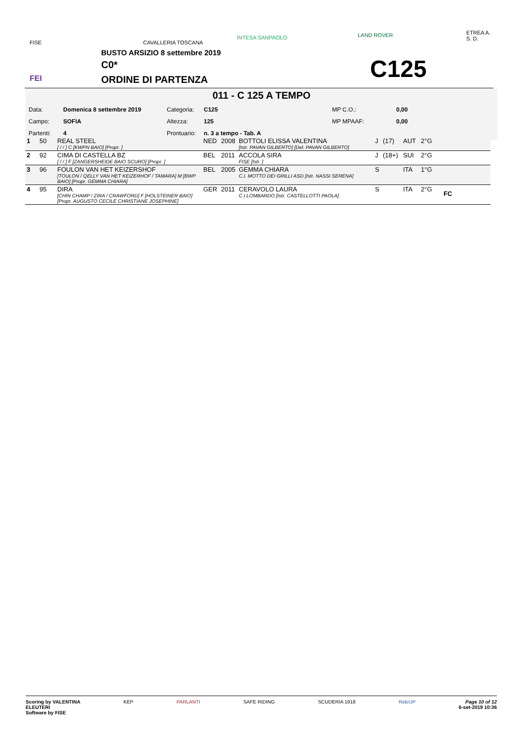FISE CAVALLERIA TOSCANA
INTESA SANPAOLO LAND ROVER ETREA A. S. D.
BUSTO ARSIZIO 8 settembre 2019
C0*
ORDINE DI PARTENZA C125
FEI
011 - C 125 A TEMPO
| Data: | Domenica 8 settembre 2019 | Categoria: | C125 | MP C.O.: | 0,00 |
| Campo: | SOFIA | Altezza: | 125 | MP MPAAF: | 0,00 |
| Partenti: | 4 | Prontuario: | n. 3 a tempo - Tab. A | | |
| 1 | 50 | REAL STEEL [ / / ] C [KWPN BAIO] [Propr. ] | NED | 2008 | BOTTOLI ELISSA VALENTINA [Istr. PAVAN GILBERTO] [Del. PAVAN GILBERTO] | J | (17) | AUT | 2°G | |
| 2 | 92 | CIMA DI CASTELLA BZ [ / / ] F [ZANGERSHEIDE BAIO SCURO] [Propr. ] | BEL | 2011 | ACCOLA SIRA FISE [Istr. ] | J | (18+) | SUI | 2°G | |
| 3 | 96 | FOULON VAN HET KEIZERSHOF [TOULON / QELLY VAN HET KEIZERHOF / TAMARA] M [BWP BAIO] [Propr. GEMMA CHIARA] | BEL | 2005 | GEMMA CHIARA C.I. MOTTO DEI GRILLI ASD [Istr. NASSI SERENA] | S | | ITA | 1°G | |
| 4 | 95 | DIRA [CHIN CHAMP / ZIRA / CRAWFORD] F [HOLSTEINER BAIO] [Propr. AUGUSTO CECILE CHRISTIANE JOSEPHINE] | GER | 2011 | CERAVOLO LAURA C.I.LOMBARDO [Istr. CASTELLOTTI PAOLA] | S | | ITA | 2°G | FC |
Scoring by VALENTINA
ELEUTERI
Software by FISE
KEP PARLANTI SAFE RIDING SCUDERIA 1918 RideUP Page 10 of 12
6-set-2019 10:36